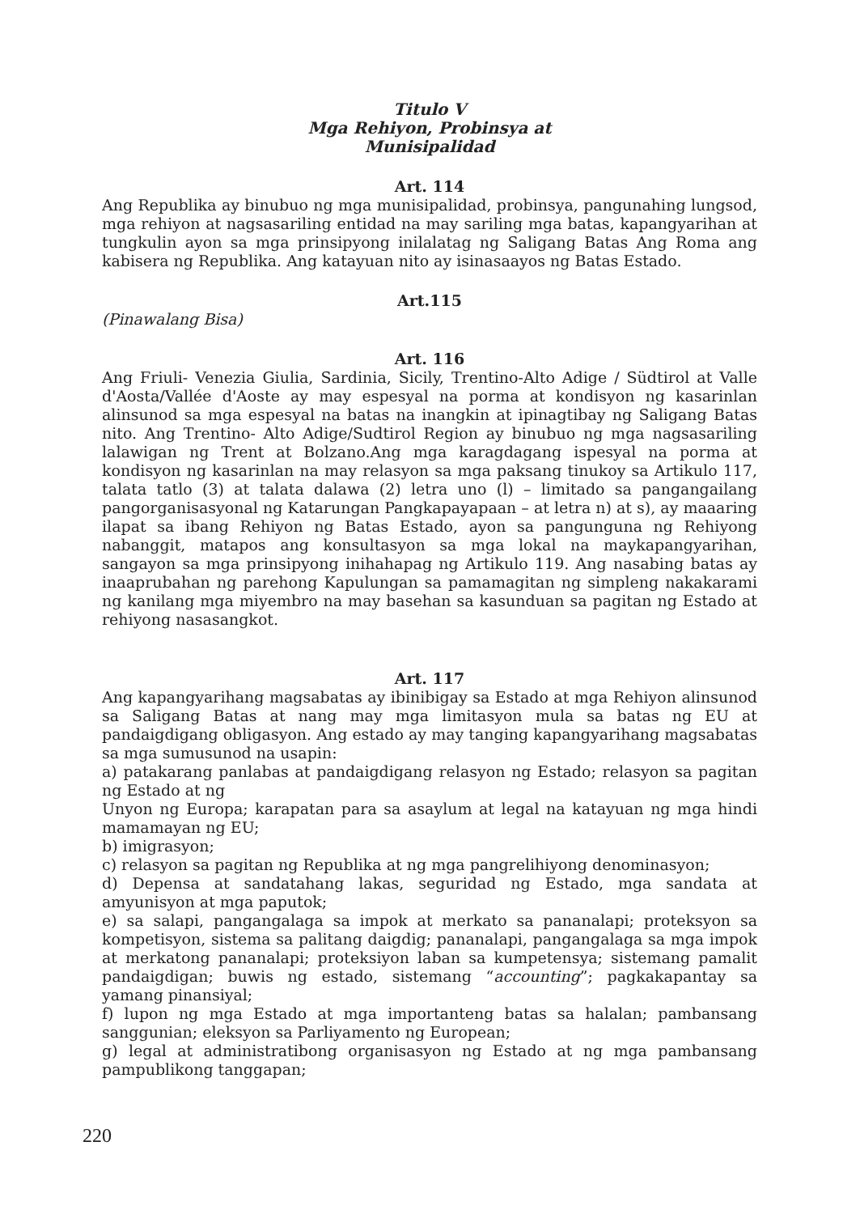Titulo V
Mga Rehiyon, Probinsya at
Munisipalidad
Art. 114
Ang Republika ay binubuo ng mga munisipalidad, probinsya, pangunahing lungsod, mga rehiyon at nagsasariling entidad na may sariling mga batas, kapangyarihan at tungkulin ayon sa mga prinsipyong inilalatag ng Saligang Batas Ang Roma ang kabisera ng Republika. Ang katayuan nito ay isinasaayos ng Batas Estado.
Art.115
(Pinawalang Bisa)
Art. 116
Ang Friuli- Venezia Giulia, Sardinia, Sicily, Trentino-Alto Adige / Südtirol at Valle d'Aosta/Vallée d'Aoste ay may espesyal na porma at kondisyon ng kasarinlan alinsunod sa mga espesyal na batas na inangkin at ipinagtibay ng Saligang Batas nito. Ang Trentino- Alto Adige/Sudtirol Region ay binubuo ng mga nagsasariling lalawigan ng Trent at Bolzano.Ang mga karagdagang ispesyal na porma at kondisyon ng kasarinlan na may relasyon sa mga paksang tinukoy sa Artikulo 117, talata tatlo (3) at talata dalawa (2) letra uno (l) – limitado sa pangangailang pangorganisasyonal ng Katarungan Pangkapayapaan – at letra n) at s), ay maaaring ilapat sa ibang Rehiyon ng Batas Estado, ayon sa pangunguna ng Rehiyong nabanggit, matapos ang konsultasyon sa mga lokal na maykapangyarihan, sangayon sa mga prinsipyong inihahapag ng Artikulo 119. Ang nasabing batas ay inaaprubahan ng parehong Kapulungan sa pamamagitan ng simpleng nakakarami ng kanilang mga miyembro na may basehan sa kasunduan sa pagitan ng Estado at rehiyong nasasangkot.
Art. 117
Ang kapangyarihang magsabatas ay ibinibigay sa Estado at mga Rehiyon alinsunod sa Saligang Batas at nang may mga limitasyon mula sa batas ng EU at pandaigdigang obligasyon. Ang estado ay may tanging kapangyarihang magsabatas sa mga sumusunod na usapin:
a) patakarang panlabas at pandaigdigang relasyon ng Estado; relasyon sa pagitan ng Estado at ng
Unyon ng Europa; karapatan para sa asaylum at legal na katayuan ng mga hindi mamamayan ng EU;
b) imigrasyon;
c) relasyon sa pagitan ng Republika at ng mga pangrelihiyong denominasyon;
d) Depensa at sandatahang lakas, seguridad ng Estado, mga sandata at amyunisyon at mga paputok;
e) sa salapi, pangangalaga sa impok at merkato sa pananalapi; proteksyon sa kompetisyon, sistema sa palitang daigdig; pananalapi, pangangalaga sa mga impok at merkatong pananalapi; proteksiyon laban sa kumpetensya; sistemang pamalit pandaigdigan; buwis ng estado, sistemang “accounting”; pagkakapantay sa yamang pinansiyal;
f) lupon ng mga Estado at mga importanteng batas sa halalan; pambansang sanggunian; eleksyon sa Parliyamento ng European;
g) legal at administratibong organisasyon ng Estado at ng mga pambansang pampublikong tanggapan;
220